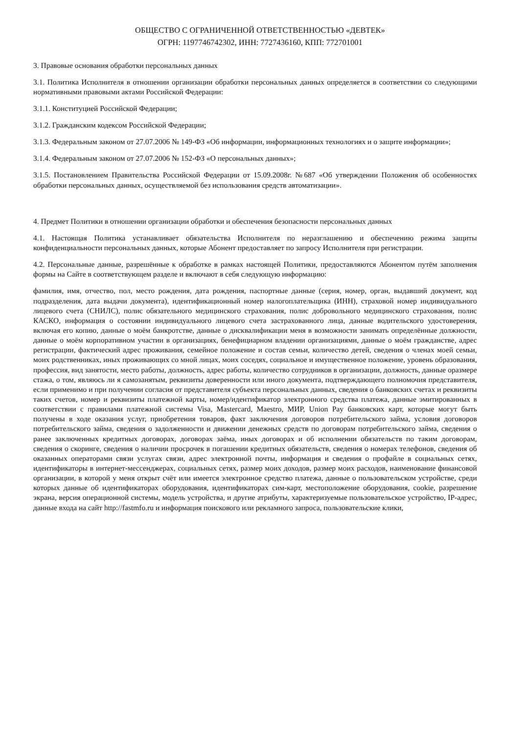ОБЩЕСТВО С ОГРАНИЧЕННОЙ ОТВЕТСТВЕННОСТЬЮ «ДЕВТЕК»
ОГРН: 1197746742302, ИНН: 7727436160, КПП: 772701001
3. Правовые основания обработки персональных данных
3.1. Политика Исполнителя в отношении организации обработки персональных данных определяется в соответствии со следующими нормативными правовыми актами Российской Федерации:
3.1.1. Конституцией Российской Федерации;
3.1.2. Гражданским кодексом Российской Федерации;
3.1.3. Федеральным законом от 27.07.2006 № 149-ФЗ «Об информации, информационных технологиях и о защите информации»;
3.1.4. Федеральным законом от 27.07.2006 № 152-ФЗ «О персональных данных»;
3.1.5. Постановлением Правительства Российской Федерации от 15.09.2008г. №687 «Об утверждении Положения об особенностях обработки персональных данных, осуществляемой без использования средств автоматизации».
4. Предмет Политики в отношении организации обработки и обеспечения безопасности персональных данных
4.1. Настоящая Политика устанавливает обязательства Исполнителя по неразглашению и обеспечению режима защиты конфиденциальности персональных данных, которые Абонент предоставляет по запросу Исполнителя при регистрации.
4.2. Персональные данные, разрешённые к обработке в рамках настоящей Политики, предоставляются Абонентом путём заполнения формы на Сайте в соответствующем разделе и включают в себя следующую информацию:
фамилия, имя, отчество, пол, место рождения, дата рождения, паспортные данные (серия, номер, орган, выдавший документ, код подразделения, дата выдачи документа), идентификационный номер налогоплательщика (ИНН), страховой номер индивидуального лицевого счета (СНИЛС), полис обязательного медицинского страхования, полис добровольного медицинского страхования, полис КАСКО, информация о состоянии индивидуального лицевого счета застрахованного лица, данные водительского удостоверения, включая его копию, данные о моём банкротстве, данные о дисквалификации меня в возможности занимать определённые должности, данные о моём корпоративном участии в организациях, бенефициарном владении организациями, данные о моём гражданстве, адрес регистрации, фактический адрес проживания, семейное положение и состав семьи, количество детей, сведения о членах моей семьи, моих родственниках, иных проживающих со мной лицах, моих соседях, социальное и имущественное положение, уровень образования, профессия, вид занятости, место работы, должность, адрес работы, количество сотрудников в организации, должность, данные оразмере стажа, о том, являюсь ли я самозанятым, реквизиты доверенности или иного документа, подтверждающего полномочия представителя, если применимо и при получении согласия от представителя субъекта персональных данных, сведения о банковских счетах и реквизиты таких счетов, номер и реквизиты платежной карты, номер/идентификатор электронного средства платежа, данные эмитированных в соответствии с правилами платежной системы Visa, Mastercard, Maestro, МИР, Union Pay банковских карт, которые могут быть получены в ходе оказания услуг, приобретения товаров, факт заключения договоров потребительского займа, условия договоров потребительского займа, сведения о задолженности и движении денежных средств по договорам потребительского займа, сведения о ранее заключенных кредитных договорах, договорах заёма, иных договорах и об исполнении обязательств по таким договорам, сведения о скоринге, сведения о наличии просрочек в погашении кредитных обязательств, сведения о номерах телефонов, сведения об оказанных операторами связи услугах связи, адрес электронной почты, информация и сведения о профайле в социальных сетях, идентификаторы в интернет-мессенджерах, социальных сетях, размер моих доходов, размер моих расходов, наименование финансовой организации, в которой у меня открыт счёт или имеется электронное средство платежа, данные о пользовательском устройстве, среди которых данные об идентификаторах оборудования, идентификаторах сим-карт, местоположение оборудования, cookie, разрешение экрана, версия операционной системы, модель устройства, и другие атрибуты, характеризуемые пользовательское устройство, IP-адрес, данные входа на сайт http://fastmfo.ru и информация поискового или рекламного запроса, пользовательские клики,